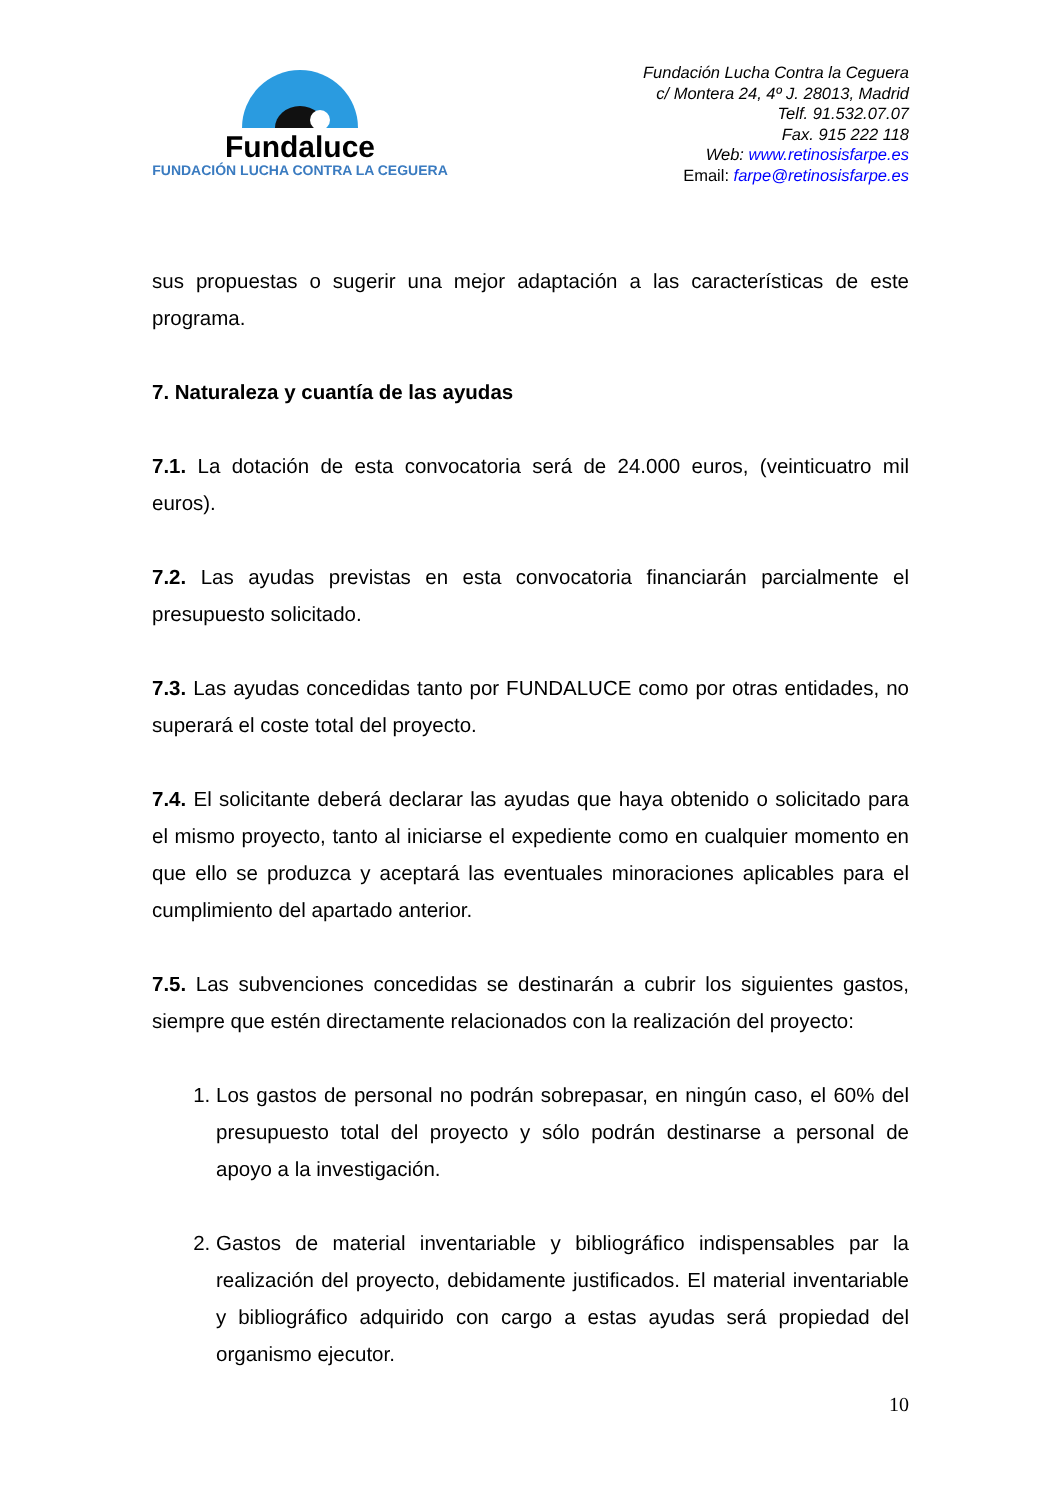Fundaluce
FUNDACIÓN LUCHA CONTRA LA CEGUERA
Fundación Lucha Contra la Ceguera
c/ Montera 24, 4º J. 28013, Madrid
Telf. 91.532.07.07
Fax. 915 222 118
Web: www.retinosisfarpe.es
Email: farpe@retinosisfarpe.es
sus propuestas o sugerir una mejor adaptación a las características de este programa.
7. Naturaleza y cuantía de las ayudas
7.1. La dotación de esta convocatoria será de 24.000 euros, (veinticuatro mil euros).
7.2. Las ayudas previstas en esta convocatoria financiarán parcialmente el presupuesto solicitado.
7.3. Las ayudas concedidas tanto por FUNDALUCE como por otras entidades, no superará el coste total del proyecto.
7.4. El solicitante deberá declarar las ayudas que haya obtenido o solicitado para el mismo proyecto, tanto al iniciarse el expediente como en cualquier momento en que ello se produzca y aceptará las eventuales minoraciones aplicables para el cumplimiento del apartado anterior.
7.5. Las subvenciones concedidas se destinarán a cubrir los siguientes gastos, siempre que estén directamente relacionados con la realización del proyecto:
1. Los gastos de personal no podrán sobrepasar, en ningún caso, el 60% del presupuesto total del proyecto y sólo podrán destinarse a personal de apoyo a la investigación.
2. Gastos de material inventariable y bibliográfico indispensables par la realización del proyecto, debidamente justificados. El material inventariable y bibliográfico adquirido con cargo a estas ayudas será propiedad del organismo ejecutor.
10